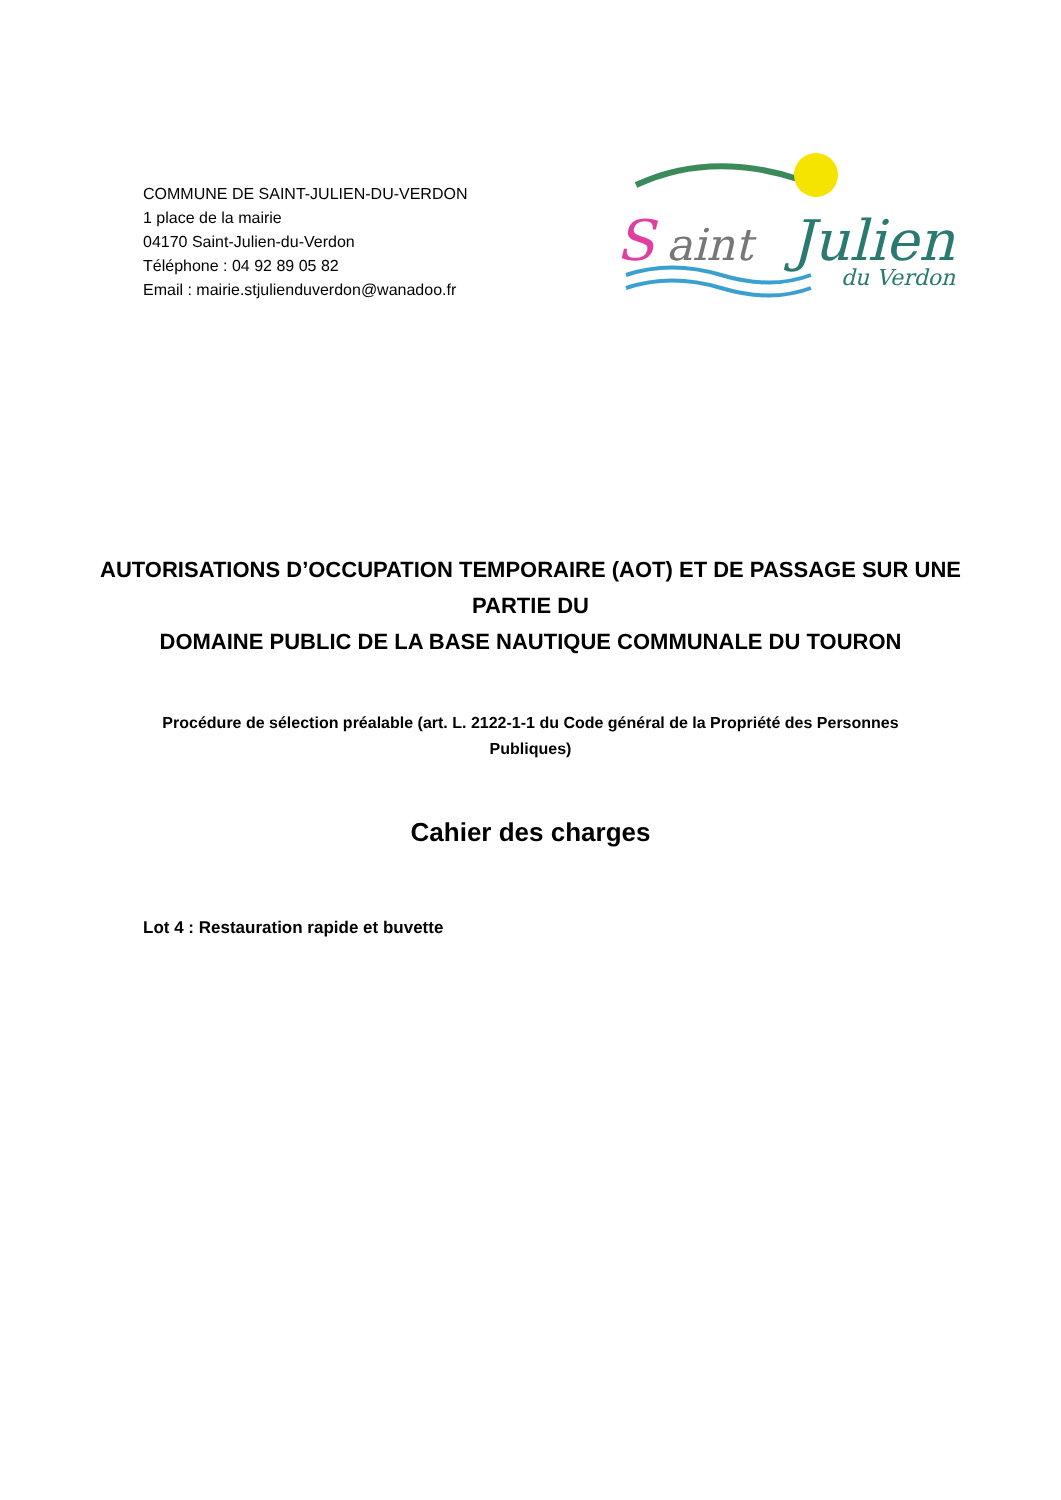COMMUNE DE SAINT-JULIEN-DU-VERDON
1 place de la mairie
04170 Saint-Julien-du-Verdon
Téléphone : 04 92 89 05 82
Email : mairie.stjulienduverdon@wanadoo.fr
S
aint
Julien
du Verdon
AUTORISATIONS D’OCCUPATION TEMPORAIRE (AOT) ET DE PASSAGE SUR UNE PARTIE DU
DOMAINE PUBLIC DE LA BASE NAUTIQUE COMMUNALE DU TOURON
Procédure de sélection préalable (art. L. 2122-1-1 du Code général de la Propriété des Personnes Publiques)
Cahier des charges
Lot 4 : Restauration rapide et buvette